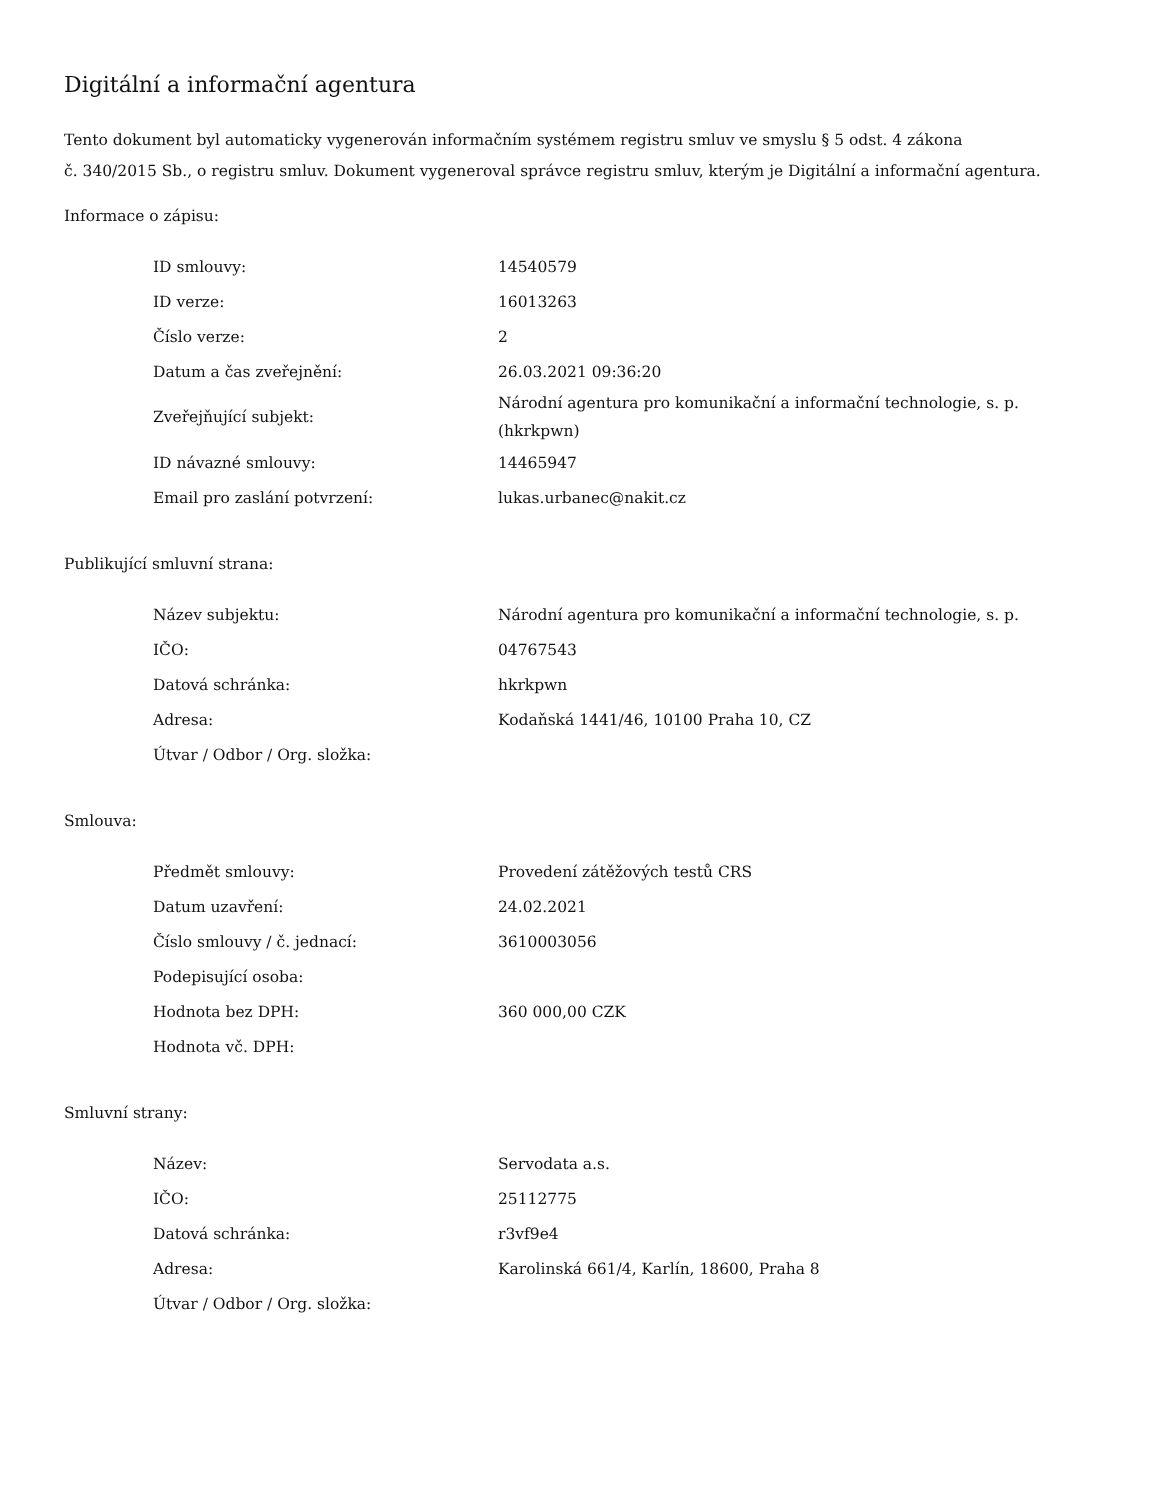Digitální a informační agentura
Tento dokument byl automaticky vygenerován informačním systémem registru smluv ve smyslu § 5 odst. 4 zákona
č. 340/2015 Sb., o registru smluv. Dokument vygeneroval správce registru smluv, kterým je Digitální a informační agentura.
Informace o zápisu:
| ID smlouvy: | 14540579 |
| ID verze: | 16013263 |
| Číslo verze: | 2 |
| Datum a čas zveřejnění: | 26.03.2021 09:36:20 |
| Zveřejňující subjekt: | Národní agentura pro komunikační a informační technologie, s. p. (hkrkpwn) |
| ID návazné smlouvy: | 14465947 |
| Email pro zaslání potvrzení: | lukas.urbanec@nakit.cz |
Publikující smluvní strana:
| Název subjektu: | Národní agentura pro komunikační a informační technologie, s. p. |
| IČO: | 04767543 |
| Datová schránka: | hkrkpwn |
| Adresa: | Kodaňská 1441/46, 10100 Praha 10, CZ |
| Útvar / Odbor / Org. složka: | |
Smlouva:
| Předmět smlouvy: | Provedení zátěžových testů CRS |
| Datum uzavření: | 24.02.2021 |
| Číslo smlouvy / č. jednací: | 3610003056 |
| Podepisující osoba: | |
| Hodnota bez DPH: | 360 000,00 CZK |
| Hodnota vč. DPH: | |
Smluvní strany:
| Název: | Servodata a.s. |
| IČO: | 25112775 |
| Datová schránka: | r3vf9e4 |
| Adresa: | Karolinská 661/4, Karlín, 18600, Praha 8 |
| Útvar / Odbor / Org. složka: | |